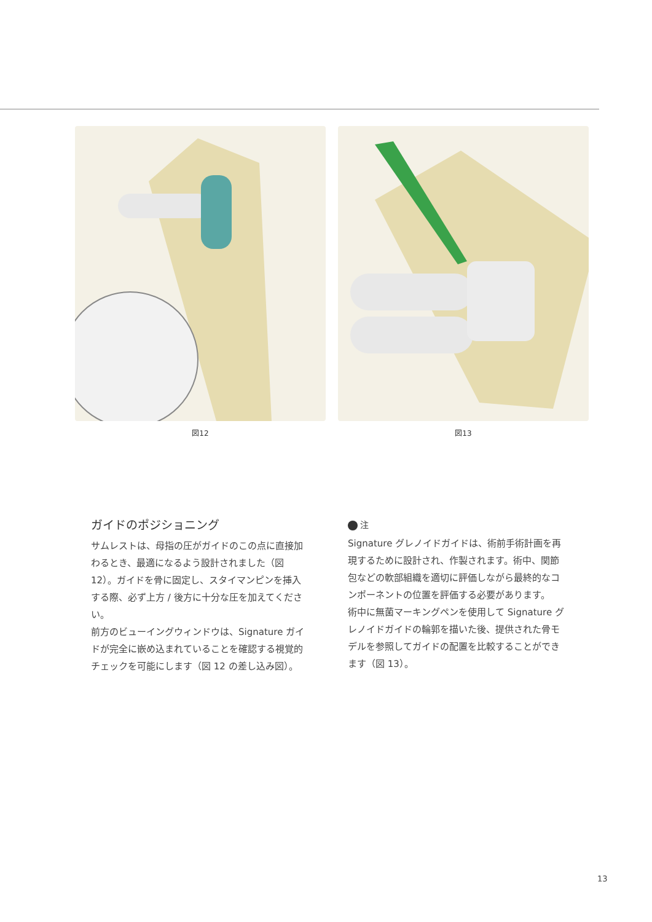図12 図13
ガイドのポジショニング
サムレストは、母指の圧がガイドのこの点に直接加わるとき、最適になるよう設計されました（図 12）。ガイドを骨に固定し、スタイマンピンを挿入する際、必ず上方 / 後方に十分な圧を加えてください。
前方のビューイングウィンドウは、Signature ガイドが完全に嵌め込まれていることを確認する視覚的チェックを可能にします（図 12 の差し込み図）。
注
Signature グレノイドガイドは、術前手術計画を再現するために設計され、作製されます。術中、関節包などの軟部組織を適切に評価しながら最終的なコンポーネントの位置を評価する必要があります。
術中に無菌マーキングペンを使用して Signature グレノイドガイドの輪郭を描いた後、提供された骨モデルを参照してガイドの配置を比較することができます（図 13）。
13